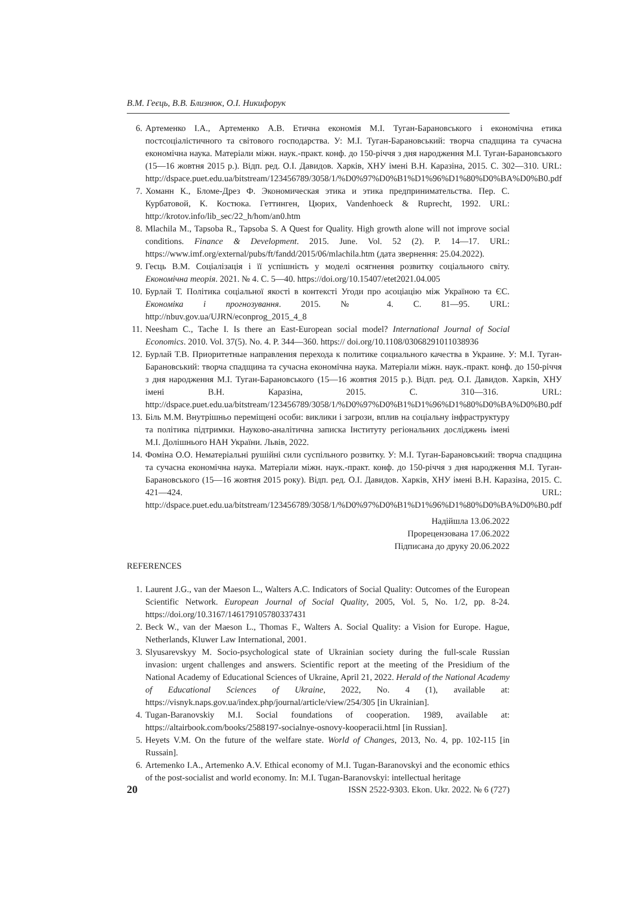В.М. Геєць, В.В. Близнюк, О.І. Никифорук
6. Артеменко І.А., Артеменко А.В. Етична економія М.І. Туган-Барановського і економічна етика постсоціалістичного та світового господарства. У: М.І. Туган-Барановський: творча спадщина та сучасна економічна наука. Матеріали міжн. наук.-практ. конф. до 150-річчя з дня народження М.І. Туган-Барановського (15—16 жовтня 2015 р.). Відп. ред. О.І. Давидов. Харків, ХНУ імені В.Н. Каразіна, 2015. С. 302—310. URL: http://dspace.puet.edu.ua/bitstream/123456789/3058/1/%D0%97%D0%B1%D1%96%D1%80%D0%BA%D0%B0.pdf
7. Хоманн К., Бломе-Дрез Ф. Экономическая этика и этика предпринимательства. Пер. С. Курбатовой, К. Костюка. Геттинген, Цюрих, Vandenhoeck & Ruprecht, 1992. URL: http://krotov.info/lib_sec/22_h/hom/an0.htm
8. Mlachila M., Tapsoba R., Tapsoba S. A Quest for Quality. High growth alone will not improve social conditions. Finance & Development. 2015. June. Vol. 52 (2). P. 14—17. URL: https://www.imf.org/external/pubs/ft/fandd/2015/06/mlachila.htm (дата звернення: 25.04.2022).
9. Геєць В.М. Соціалізація і її успішність у моделі осягнення розвитку соціального світу. Економічна теорія. 2021. № 4. С. 5—40. https://doi.org/10.15407/etet2021.04.005
10. Бурлай Т. Політика соціальної якості в контексті Угоди про асоціацію між Україною та ЄС. Економіка і прогнозування. 2015. № 4. С. 81—95. URL: http://nbuv.gov.ua/UJRN/econprog_2015_4_8
11. Neesham C., Tache I. Is there an East-European social model? International Journal of Social Economics. 2010. Vol. 37(5). No. 4. P. 344—360. https:// doi.org/10.1108/03068291011038936
12. Бурлай Т.В. Приоритетные направления перехода к политике социального качества в Украине. У: М.І. Туган-Барановський: творча спадщина та сучасна економічна наука. Матеріали міжн. наук.-практ. конф. до 150-річчя з дня народження М.І. Туган-Барановського (15—16 жовтня 2015 р.). Відп. ред. О.І. Давидов. Харків, ХНУ імені В.Н. Каразіна, 2015. С. 310—316. URL: http://dspace.puet.edu.ua/bitstream/123456789/3058/1/%D0%97%D0%B1%D1%96%D1%80%D0%BA%D0%B0.pdf
13. Біль М.М. Внутрішньо переміщені особи: виклики і загрози, вплив на соціальну інфраструктуру та політика підтримки. Науково-аналітична записка Інституту регіональних досліджень імені М.І. Долішнього НАН України. Львів, 2022.
14. Фоміна О.О. Нематеріальні рушійні сили суспільного розвитку. У: М.І. Туган-Барановський: творча спадщина та сучасна економічна наука. Матеріали міжн. наук.-практ. конф. до 150-річчя з дня народження М.І. Туган-Барановського (15—16 жовтня 2015 року). Відп. ред. О.І. Давидов. Харків, ХНУ імені В.Н. Каразіна, 2015. С. 421—424. URL: http://dspace.puet.edu.ua/bitstream/123456789/3058/1/%D0%97%D0%B1%D1%96%D1%80%D0%BA%D0%B0.pdf
Надійшла 13.06.2022
Прорецензована 17.06.2022
Підписана до друку 20.06.2022
REFERENCES
1. Laurent J.G., van der Maeson L., Walters A.C. Indicators of Social Quality: Outcomes of the European Scientific Network. European Journal of Social Quality, 2005, Vol. 5, No. 1/2, pp. 8-24. https://doi.org/10.3167/146179105780337431
2. Beck W., van der Maeson L., Thomas F., Walters A. Social Quality: a Vision for Europe. Hague, Netherlands, Kluwer Law International, 2001.
3. Slyusarevskyy M. Socio-psychological state of Ukrainian society during the full-scale Russian invasion: urgent challenges and answers. Scientific report at the meeting of the Presidium of the National Academy of Educational Sciences of Ukraine, April 21, 2022. Herald of the National Academy of Educational Sciences of Ukraine, 2022, No. 4 (1), available at: https://visnyk.naps.gov.ua/index.php/journal/article/view/254/305 [in Ukrainian].
4. Tugan-Baranovskiy M.I. Social foundations of cooperation. 1989, available at: https://altairbook.com/books/2588197-socialnye-osnovy-kooperacii.html [in Russian].
5. Heyets V.M. On the future of the welfare state. World of Changes, 2013, No. 4, pp. 102-115 [in Russain].
6. Artemenko I.A., Artemenko A.V. Ethical economy of M.I. Tugan-Baranovskyi and the economic ethics of the post-socialist and world economy. In: M.I. Tugan-Baranovskyi: intellectual heritage
20 ISSN 2522-9303. Ekon. Ukr. 2022. № 6 (727)